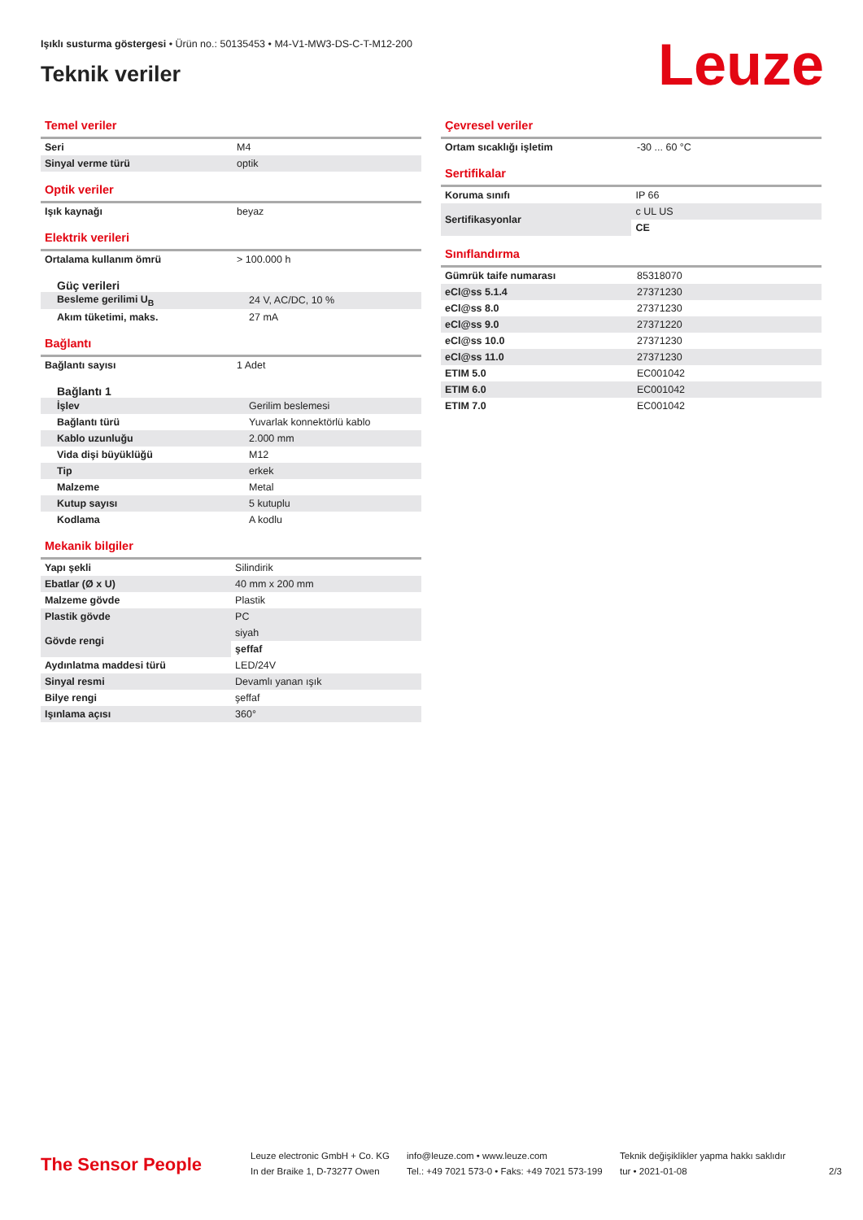Işıklı susturma göstergesi • Ürün no.: 50135453 • M4-V1-MW3-DS-C-T-M12-200
Teknik veriler Leuze
Temel veriler
| Seri | M4 |
| Sinyal verme türü | optik |
Optik veriler
| Işık kaynağı | beyaz |
Elektrik verileri
| Ortalama kullanım ömrü | > 100.000 h |
Güç verileri
| Besleme gerilimi U<sub>B</sub> | 24 V, AC/DC, 10 % |
| Akım tüketimi, maks. | 27 mA |
Bağlantı
| Bağlantı sayısı | 1 Adet |
Bağlantı 1
| İşlev | Gerilim beslemesi |
| Bağlantı türü | Yuvarlak konnektörlü kablo |
| Kablo uzunluğu | 2.000 mm |
| Vida dişi büyüklüğü | M12 |
| Tip | erkek |
| Malzeme | Metal |
| Kutup sayısı | 5 kutuplu |
| Kodlama | A kodlu |
Mekanik bilgiler
| Yapı şekli | Silindirik |
| Ebatlar (Ø x U) | 40 mm x 200 mm |
| Malzeme gövde | Plastik |
| Plastik gövde | PC |
| Gövde rengi | siyah |
| | şeffaf |
| Aydınlatma maddesi türü | LED/24V |
| Sinyal resmi | Devamlı yanan ışık |
| Bilye rengi | şeffaf |
| Işınlama açısı | 360° |
Çevresel veriler
| Ortam sıcaklığı işletim | -30 ... 60 °C |
Sertifikalar
| Koruma sınıfı | IP 66 |
| Sertifikasyonlar | c UL US |
| | CE |
Sınıflandırma
| Gümrük taife numarası | 85318070 |
| eCl@ss 5.1.4 | 27371230 |
| eCl@ss 8.0 | 27371230 |
| eCl@ss 9.0 | 27371220 |
| eCl@ss 10.0 | 27371230 |
| eCl@ss 11.0 | 27371230 |
| ETIM 5.0 | EC001042 |
| ETIM 6.0 | EC001042 |
| ETIM 7.0 | EC001042 |
The Sensor People
Leuze electronic GmbH + Co. KG
In der Braike 1, D-73277 Owen
info@leuze.com • www.leuze.com
Tel.: +49 7021 573-0 • Faks: +49 7021 573-199
Teknik değişiklikler yapma hakkı saklıdır
tur • 2021-01-08
2/3